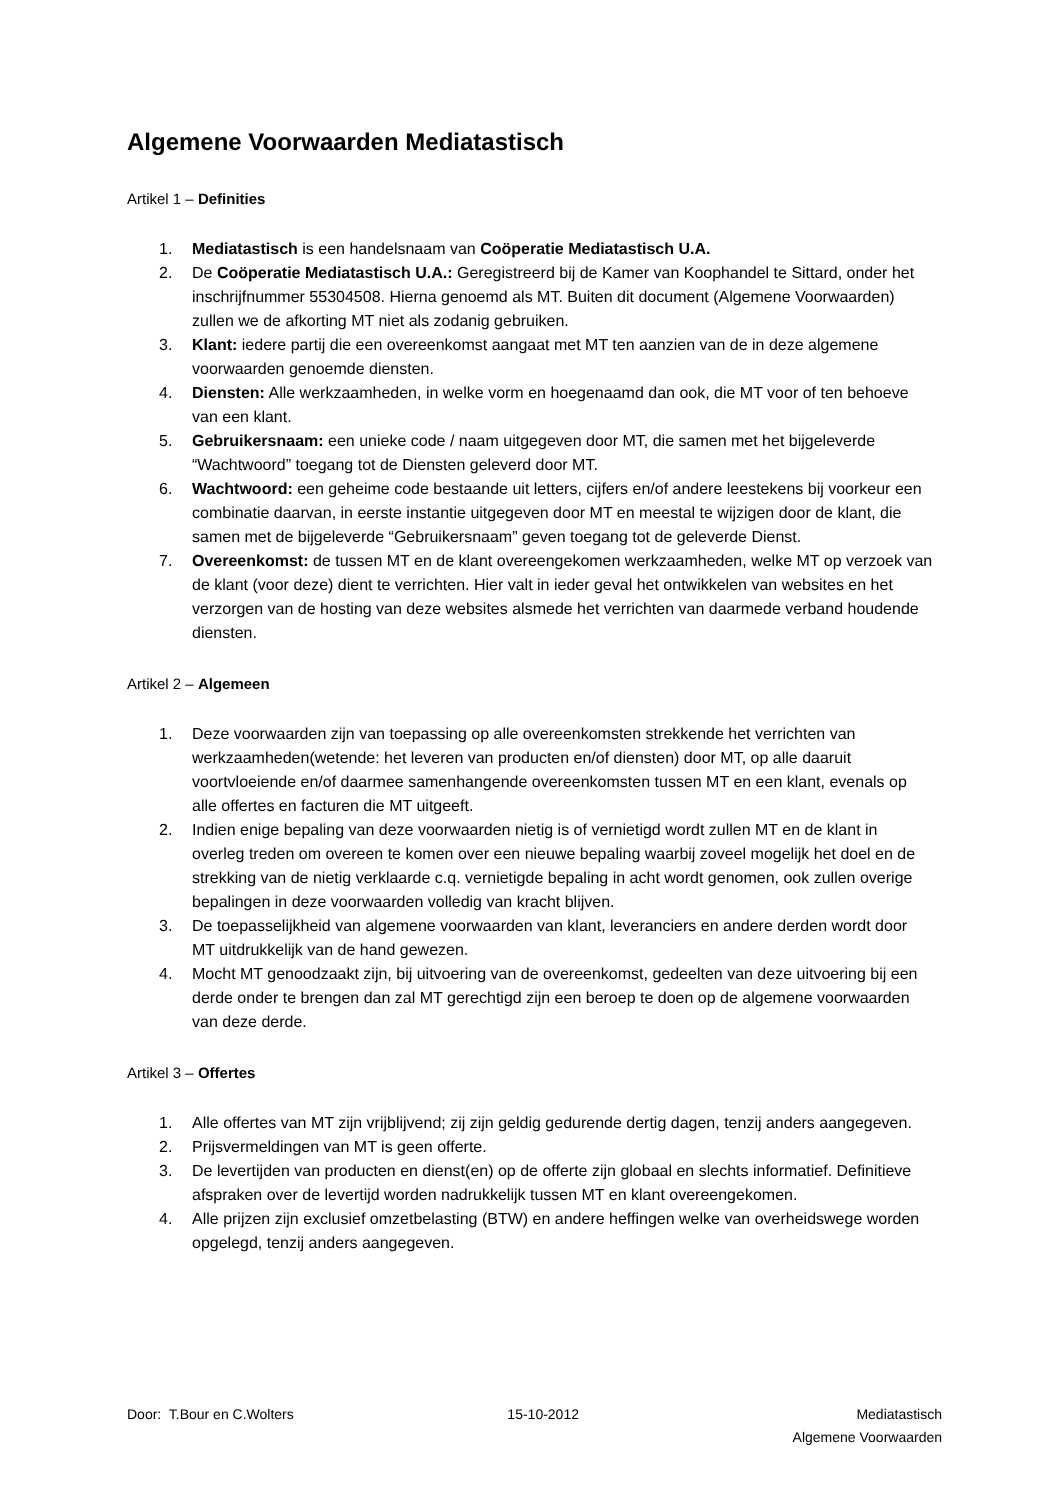Algemene Voorwaarden Mediatastisch
Artikel 1 – Definities
1. Mediatastisch is een handelsnaam van Coöperatie Mediatastisch U.A.
2. De Coöperatie Mediatastisch U.A.: Geregistreerd bij de Kamer van Koophandel te Sittard, onder het inschrijfnummer 55304508. Hierna genoemd als MT. Buiten dit document (Algemene Voorwaarden) zullen we de afkorting MT niet als zodanig gebruiken.
3. Klant: iedere partij die een overeenkomst aangaat met MT ten aanzien van de in deze algemene voorwaarden genoemde diensten.
4. Diensten: Alle werkzaamheden, in welke vorm en hoegenaamd dan ook, die MT voor of ten behoeve van een klant.
5. Gebruikersnaam: een unieke code / naam uitgegeven door MT, die samen met het bijgeleverde “Wachtwoord” toegang tot de Diensten geleverd door MT.
6. Wachtwoord: een geheime code bestaande uit letters, cijfers en/of andere leestekens bij voorkeur een combinatie daarvan, in eerste instantie uitgegeven door MT en meestal te wijzigen door de klant, die samen met de bijgeleverde “Gebruikersnaam” geven toegang tot de geleverde Dienst.
7. Overeenkomst: de tussen MT en de klant overeengekomen werkzaamheden, welke MT op verzoek van de klant (voor deze) dient te verrichten. Hier valt in ieder geval het ontwikkelen van websites en het verzorgen van de hosting van deze websites alsmede het verrichten van daarmede verband houdende diensten.
Artikel 2 – Algemeen
1. Deze voorwaarden zijn van toepassing op alle overeenkomsten strekkende het verrichten van werkzaamheden(wetende: het leveren van producten en/of diensten) door MT, op alle daaruit voortvloeiende en/of daarmee samenhangende overeenkomsten tussen MT en een klant, evenals op alle offertes en facturen die MT uitgeeft.
2. Indien enige bepaling van deze voorwaarden nietig is of vernietigd wordt zullen MT en de klant in overleg treden om overeen te komen over een nieuwe bepaling waarbij zoveel mogelijk het doel en de strekking van de nietig verklaarde c.q. vernietigde bepaling in acht wordt genomen, ook zullen overige bepalingen in deze voorwaarden volledig van kracht blijven.
3. De toepasselijkheid van algemene voorwaarden van klant, leveranciers en andere derden wordt door MT uitdrukkelijk van de hand gewezen.
4. Mocht MT genoodzaakt zijn, bij uitvoering van de overeenkomst, gedeelten van deze uitvoering bij een derde onder te brengen dan zal MT gerechtigd zijn een beroep te doen op de algemene voorwaarden van deze derde.
Artikel 3 – Offertes
1. Alle offertes van MT zijn vrijblijvend; zij zijn geldig gedurende dertig dagen, tenzij anders aangegeven.
2. Prijsvermeldingen van MT is geen offerte.
3. De levertijden van producten en dienst(en) op de offerte zijn globaal en slechts informatief. Definitieve afspraken over de levertijd worden nadrukkelijk tussen MT en klant overeengekomen.
4. Alle prijzen zijn exclusief omzetbelasting (BTW) en andere heffingen welke van overheidswege worden opgelegd, tenzij anders aangegeven.
Door: T.Bour en C.Wolters 15-10-2012 Mediatastisch
Algemene Voorwaarden